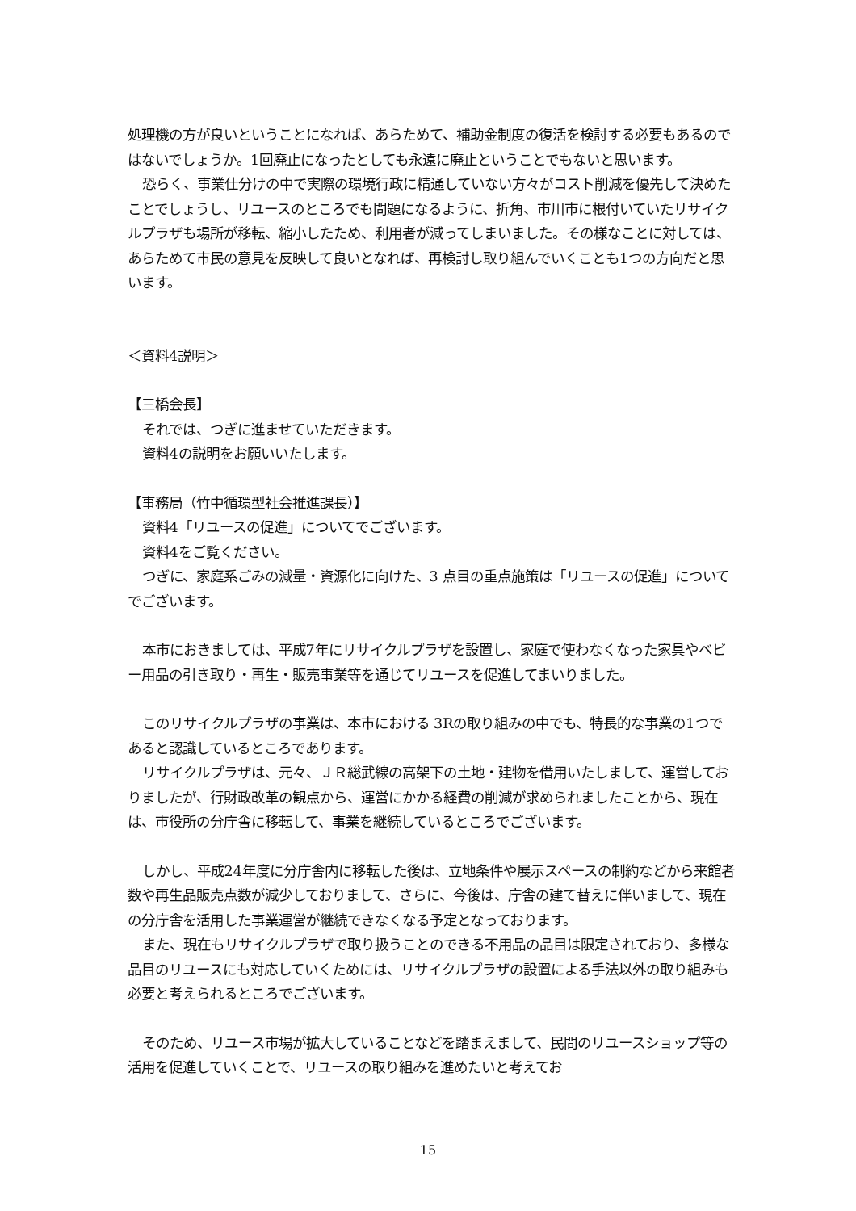処理機の方が良いということになれば、あらためて、補助金制度の復活を検討する必要もあるのではないでしょうか。1回廃止になったとしても永遠に廃止ということでもないと思います。
恐らく、事業仕分けの中で実際の環境行政に精通していない方々がコスト削減を優先して決めたことでしょうし、リユースのところでも問題になるように、折角、市川市に根付いていたリサイクルプラザも場所が移転、縮小したため、利用者が減ってしまいました。その様なことに対しては、あらためて市民の意見を反映して良いとなれば、再検討し取り組んでいくことも1つの方向だと思います。
＜資料4説明＞
【三橋会長】
それでは、つぎに進ませていただきます。
資料4の説明をお願いいたします。
【事務局（竹中循環型社会推進課長）】
資料4「リユースの促進」についてでございます。
資料4をご覧ください。
つぎに、家庭系ごみの減量・資源化に向けた、3 点目の重点施策は「リユースの促進」についてでございます。
本市におきましては、平成7年にリサイクルプラザを設置し、家庭で使わなくなった家具やベビー用品の引き取り・再生・販売事業等を通じてリユースを促進してまいりました。
このリサイクルプラザの事業は、本市における 3Rの取り組みの中でも、特長的な事業の1つであると認識しているところであります。
リサイクルプラザは、元々、ＪＲ総武線の高架下の土地・建物を借用いたしまして、運営しておりましたが、行財政改革の観点から、運営にかかる経費の削減が求められましたことから、現在は、市役所の分庁舎に移転して、事業を継続しているところでございます。
しかし、平成24年度に分庁舎内に移転した後は、立地条件や展示スペースの制約などから来館者数や再生品販売点数が減少しておりまして、さらに、今後は、庁舎の建て替えに伴いまして、現在の分庁舎を活用した事業運営が継続できなくなる予定となっております。
また、現在もリサイクルプラザで取り扱うことのできる不用品の品目は限定されており、多様な品目のリユースにも対応していくためには、リサイクルプラザの設置による手法以外の取り組みも必要と考えられるところでございます。
そのため、リユース市場が拡大していることなどを踏まえまして、民間のリユースショップ等の活用を促進していくことで、リユースの取り組みを進めたいと考えてお
15